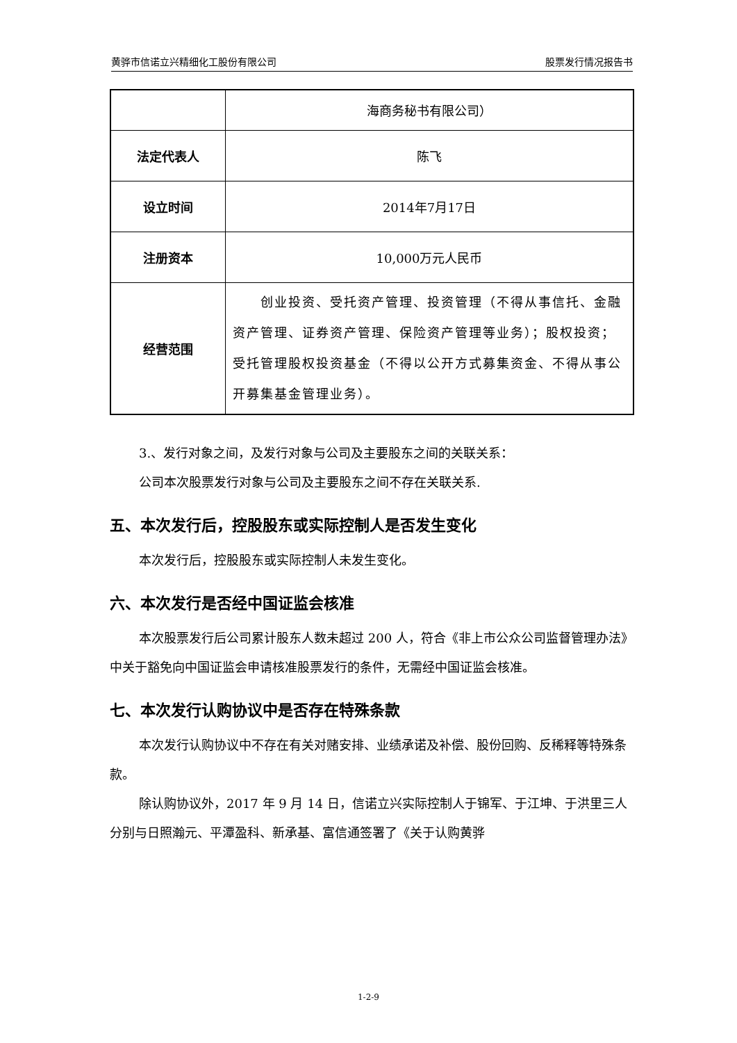黄骅市信诺立兴精细化工股份有限公司 股票发行情况报告书
| | 海商务秘书有限公司） |
| 法定代表人 | 陈飞 |
| 设立时间 | 2014年7月17日 |
| 注册资本 | 10,000万元人民币 |
| 经营范围 | 创业投资、受托资产管理、投资管理（不得从事信托、金融资产管理、证券资产管理、保险资产管理等业务）；股权投资；受托管理股权投资基金（不得以公开方式募集资金、不得从事公开募集基金管理业务）。 |
3.、发行对象之间，及发行对象与公司及主要股东之间的关联关系：
公司本次股票发行对象与公司及主要股东之间不存在关联关系.
五、本次发行后，控股股东或实际控制人是否发生变化
本次发行后，控股股东或实际控制人未发生变化。
六、本次发行是否经中国证监会核准
本次股票发行后公司累计股东人数未超过 200 人，符合《非上市公众公司监督管理办法》中关于豁免向中国证监会申请核准股票发行的条件，无需经中国证监会核准。
七、本次发行认购协议中是否存在特殊条款
本次发行认购协议中不存在有关对赌安排、业绩承诺及补偿、股份回购、反稀释等特殊条款。
除认购协议外，2017 年 9 月 14 日，信诺立兴实际控制人于锦军、于江坤、于洪里三人分别与日照瀚元、平潭盈科、新承基、富信通签署了《关于认购黄骅
1-2-9